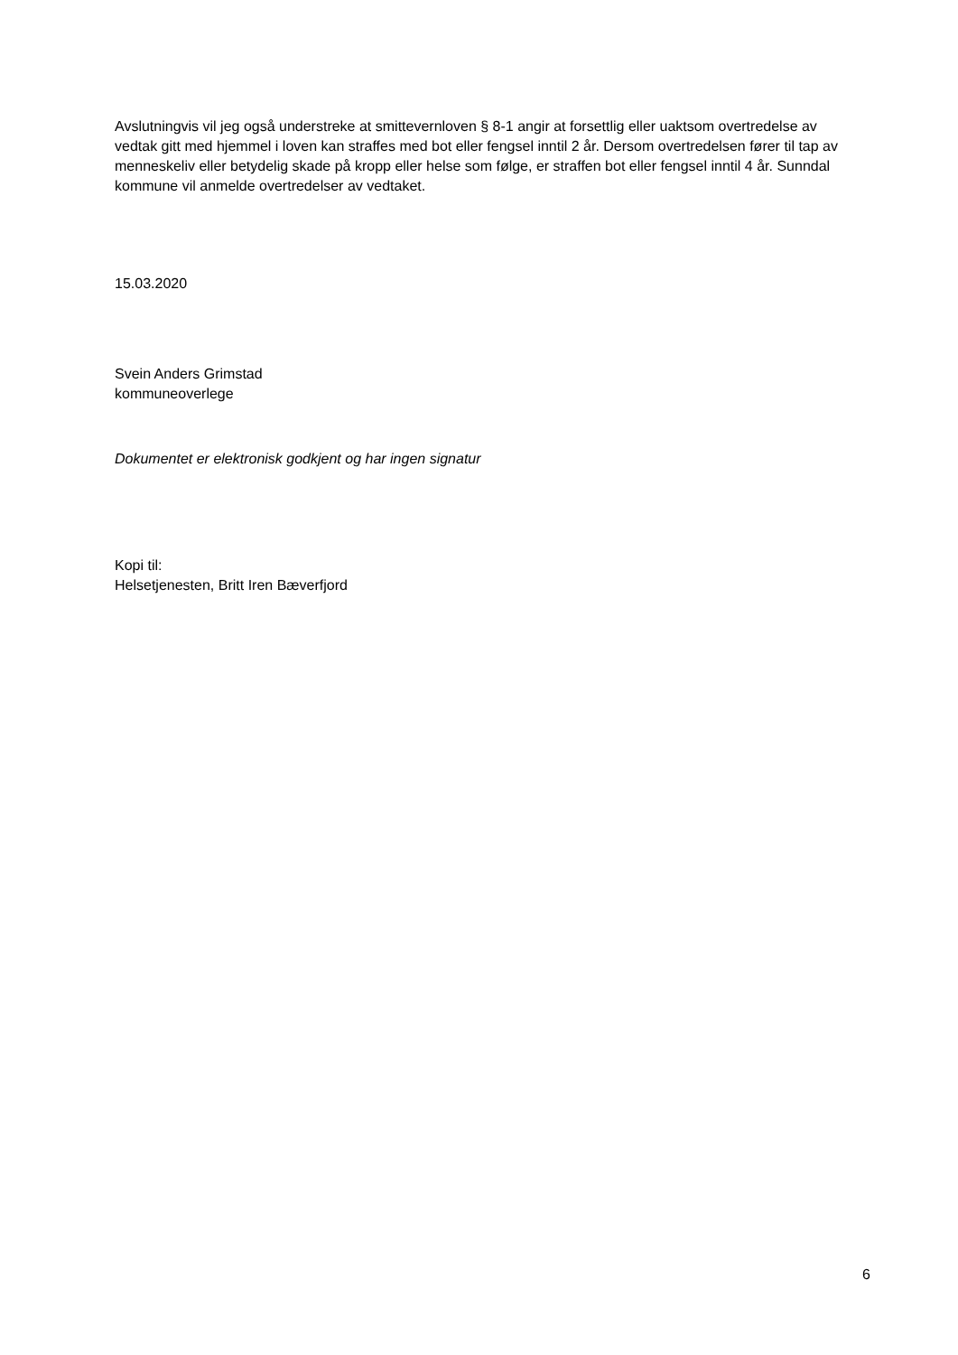Avslutningvis vil jeg også understreke at smittevernloven § 8-1 angir at forsettlig eller uaktsom overtredelse av vedtak gitt med hjemmel i loven kan straffes med bot eller fengsel inntil 2 år. Dersom overtredelsen fører til tap av menneskeliv eller betydelig skade på kropp eller helse som følge, er straffen bot eller fengsel inntil 4 år. Sunndal kommune vil anmelde overtredelser av vedtaket.
15.03.2020
Svein Anders Grimstad
kommuneoverlege
Dokumentet er elektronisk godkjent og har ingen signatur
Kopi til:
Helsetjenesten, Britt Iren Bæverfjord
6